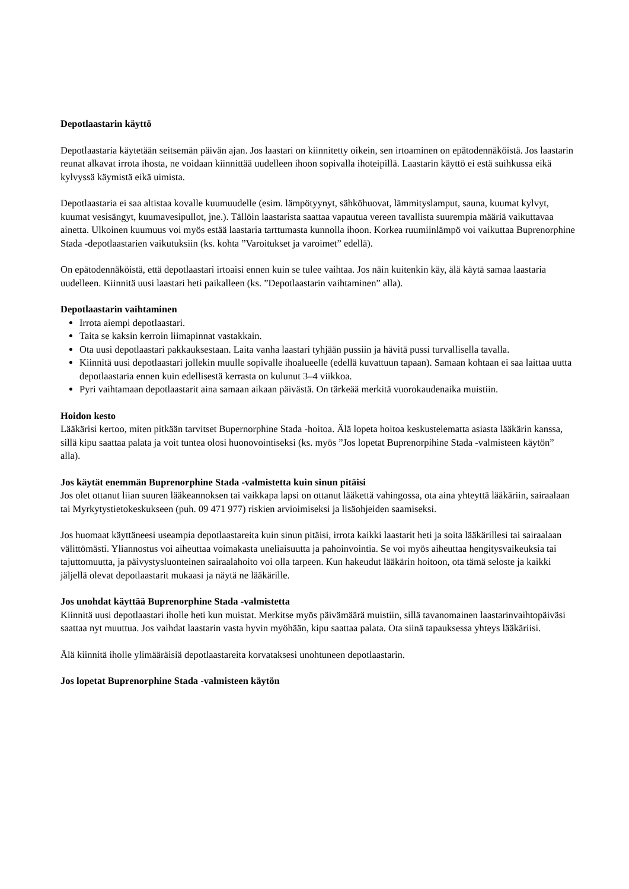Depotlaastarin käyttö
Depotlaastaria käytetään seitsemän päivän ajan. Jos laastari on kiinnitetty oikein, sen irtoaminen on epätodennäköistä. Jos laastarin reunat alkavat irrota ihosta, ne voidaan kiinnittää uudelleen ihoon sopivalla ihoteipillä. Laastarin käyttö ei estä suihkussa eikä kylvyssä käymistä eikä uimista.
Depotlaastaria ei saa altistaa kovalle kuumuudelle (esim. lämpötyynyt, sähköhuovat, lämmityslamput, sauna, kuumat kylvyt, kuumat vesisängyt, kuumavesipullot, jne.). Tällöin laastarista saattaa vapautua vereen tavallista suurempia määriä vaikuttavaa ainetta. Ulkoinen kuumuus voi myös estää laastaria tarttumasta kunnolla ihoon. Korkea ruumiinlämpö voi vaikuttaa Buprenorphine Stada -depotlaastarien vaikutuksiin (ks. kohta ”Varoitukset ja varoimet” edellä).
On epätodennäköistä, että depotlaastari irtoaisi ennen kuin se tulee vaihtaa. Jos näin kuitenkin käy, älä käytä samaa laastaria uudelleen. Kiinnitä uusi laastari heti paikalleen (ks. ”Depotlaastarin vaihtaminen” alla).
Depotlaastarin vaihtaminen
Irrota aiempi depotlaastari.
Taita se kaksin kerroin liimapinnat vastakkain.
Ota uusi depotlaastari pakkauksestaan. Laita vanha laastari tyhjään pussiin ja hävitä pussi turvallisella tavalla.
Kiinnitä uusi depotlaastari jollekin muulle sopivalle ihoalueelle (edellä kuvattuun tapaan). Samaan kohtaan ei saa laittaa uutta depotlaastaria ennen kuin edellisestä kerrasta on kulunut 3–4 viikkoa.
Pyri vaihtamaan depotlaastarit aina samaan aikaan päivästä. On tärkeää merkitä vuorokaudenaika muistiin.
Hoidon kesto
Lääkärisi kertoo, miten pitkään tarvitset Bupernorphine Stada -hoitoa. Älä lopeta hoitoa keskustelematta asiasta lääkärin kanssa, sillä kipu saattaa palata ja voit tuntea olosi huonovointiseksi (ks. myös ”Jos lopetat Buprenorpihine Stada -valmisteen käytön” alla).
Jos käytät enemmän Buprenorphine Stada -valmistetta kuin sinun pitäisi
Jos olet ottanut liian suuren lääkeannoksen tai vaikkapa lapsi on ottanut lääkettä vahingossa, ota aina yhteyttä lääkäriin, sairaalaan tai Myrkytystietokeskukseen (puh. 09 471 977) riskien arvioimiseksi ja lisäohjeiden saamiseksi.
Jos huomaat käyttäneesi useampia depotlaastareita kuin sinun pitäisi, irrota kaikki laastarit heti ja soita lääkärillesi tai sairaalaan välittömästi. Yliannostus voi aiheuttaa voimakasta uneliaisuutta ja pahoinvointia. Se voi myös aiheuttaa hengitysvaikeuksia tai tajuttomuutta, ja päivystysluonteinen sairaalahoito voi olla tarpeen. Kun hakeudut lääkärin hoitoon, ota tämä seloste ja kaikki jäljellä olevat depotlaastarit mukaasi ja näytä ne lääkärille.
Jos unohdat käyttää Buprenorphine Stada -valmistetta
Kiinnitä uusi depotlaastari iholle heti kun muistat. Merkitse myös päivämäärä muistiin, sillä tavanomainen laastarinvaihtopäiväsi saattaa nyt muuttua. Jos vaihdat laastarin vasta hyvin myöhään, kipu saattaa palata. Ota siinä tapauksessa yhteys lääkäriisi.
Älä kiinnitä iholle ylimääräisiä depotlaastareita korvataksesi unohtuneen depotlaastarin.
Jos lopetat Buprenorphine Stada -valmisteen käytön